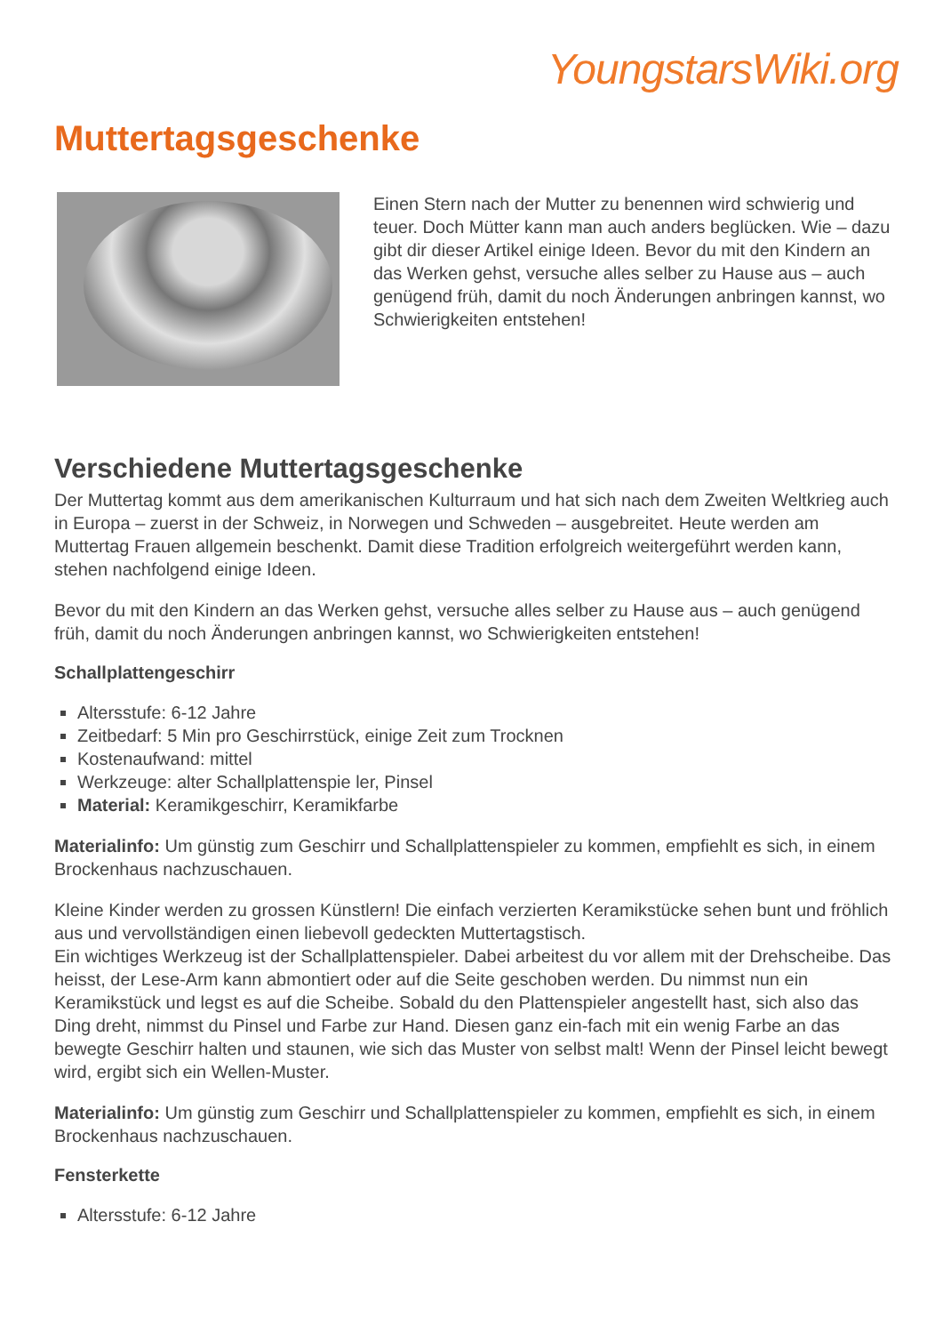YoungstarsWiki.org
Muttertagsgeschenke
Einen Stern nach der Mutter zu benennen wird schwierig und teuer. Doch Mütter kann man auch anders beglücken. Wie – dazu gibt dir dieser Artikel einige Ideen. Bevor du mit den Kindern an das Werken gehst, versuche alles selber zu Hause aus – auch genügend früh, damit du noch Änderungen anbringen kannst, wo Schwierigkeiten entstehen!
Verschiedene Muttertagsgeschenke
Der Muttertag kommt aus dem amerikanischen Kulturraum und hat sich nach dem Zweiten Weltkrieg auch in Europa – zuerst in der Schweiz, in Norwegen und Schweden – ausgebreitet. Heute werden am Muttertag Frauen allgemein beschenkt. Damit diese Tradition erfolgreich weitergeführt werden kann, stehen nachfolgend einige Ideen.
Bevor du mit den Kindern an das Werken gehst, versuche alles selber zu Hause aus – auch genügend früh, damit du noch Änderungen anbringen kannst, wo Schwierigkeiten entstehen!
Schallplattengeschirr
Altersstufe: 6-12 Jahre
Zeitbedarf: 5 Min pro Geschirrstück, einige Zeit zum Trocknen
Kostenaufwand: mittel
Werkzeuge: alter Schallplattenspie ler, Pinsel
Material: Keramikgeschirr, Keramikfarbe
Materialinfo: Um günstig zum Geschirr und Schallplattenspieler zu kommen, empfiehlt es sich, in einem Brockenhaus nachzuschauen.
Kleine Kinder werden zu grossen Künstlern! Die einfach verzierten Keramikstücke sehen bunt und fröhlich aus und vervollständigen einen liebevoll gedeckten Muttertagstisch.
Ein wichtiges Werkzeug ist der Schallplattenspieler. Dabei arbeitest du vor allem mit der Drehscheibe. Das heisst, der Lese-Arm kann abmontiert oder auf die Seite geschoben werden. Du nimmst nun ein Keramikstück und legst es auf die Scheibe. Sobald du den Plattenspieler angestellt hast, sich also das Ding dreht, nimmst du Pinsel und Farbe zur Hand. Diesen ganz ein-fach mit ein wenig Farbe an das bewegte Geschirr halten und staunen, wie sich das Muster von selbst malt! Wenn der Pinsel leicht bewegt wird, ergibt sich ein Wellen-Muster.
Materialinfo: Um günstig zum Geschirr und Schallplattenspieler zu kommen, empfiehlt es sich, in einem Brockenhaus nachzuschauen.
Fensterkette
Altersstufe: 6-12 Jahre